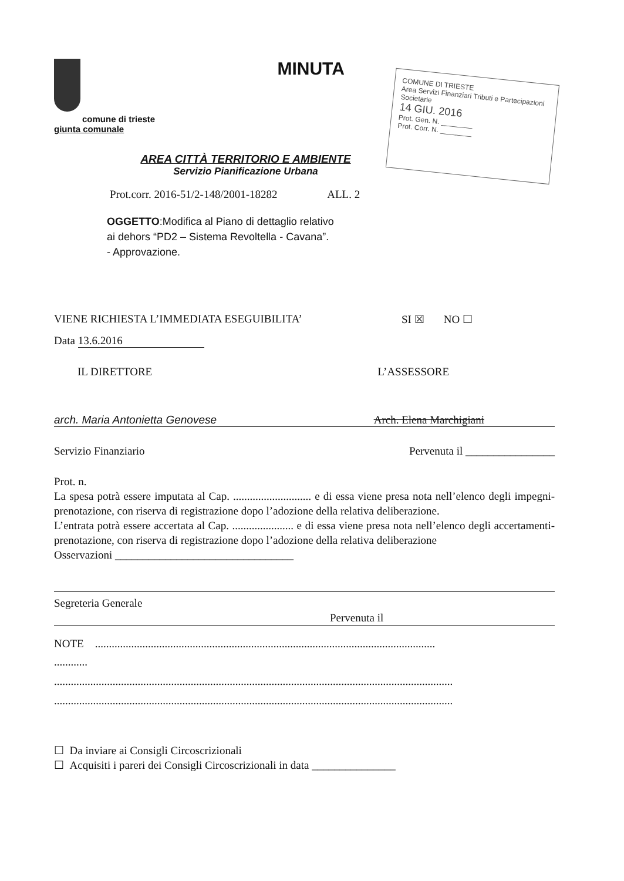comune di trieste
giunta comunale
MINUTA
COMUNE DI TRIESTE
Area Servizi Finanziari Tributi e Partecipazioni Societarie
14 GIU. 2016
Prot. Gen. N. ________
Prot. Corr. N. ________
AREA CITTÀ TERRITORIO E AMBIENTE
Servizio Pianificazione Urbana
Prot.corr. 2016-51/2-148/2001-18282 ALL. 2
OGGETTO:Modifica al Piano di dettaglio relativo
ai dehors “PD2 – Sistema Revoltella - Cavana”.
- Approvazione.
VIENE RICHIESTA L’IMMEDIATA ESEGUIBILITA’ SI ☒ NO ☐
Data 13.6.2016
IL DIRETTORE L’ASSESSORE
arch. Maria Antonietta Genovese Arch. Elena Marchigiani
Servizio Finanziario Pervenuta il ________________
Prot. n.
La spesa potrà essere imputata al Cap. ............................ e di essa viene presa nota nell’elenco degli impegni-prenotazione, con riserva di registrazione dopo l’adozione della relativa deliberazione.
L’entrata potrà essere accertata al Cap. ...................... e di essa viene presa nota nell’elenco degli accertamenti-prenotazione, con riserva di registrazione dopo l’adozione della relativa deliberazione
Osservazioni ________________________________
Segreteria Generale
Pervenuta il
NOTE ..........................................................................................................................
............
...............................................................................................................................................
...............................................................................................................................................
☐ Da inviare ai Consigli Circoscrizionali
☐ Acquisiti i pareri dei Consigli Circoscrizionali in data _______________